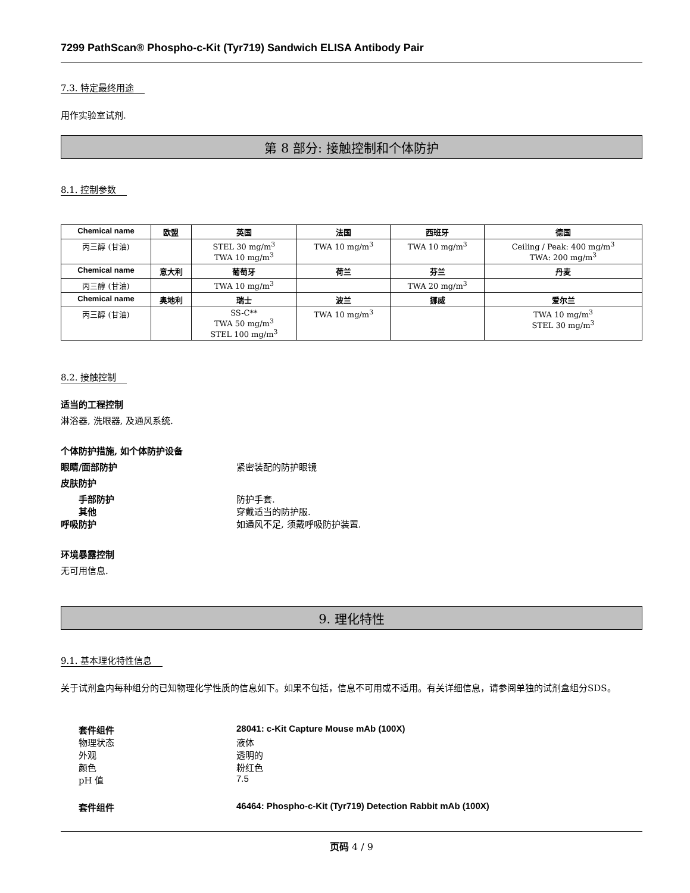7299 PathScan® Phospho-c-Kit (Tyr719) Sandwich ELISA Antibody Pair
7.3. 特定最终用途
用作实验室试剂.
第 8 部分: 接触控制和个体防护
8.1. 控制参数
| Chemical name | 欧盟 | 英国 | 法国 | 西班牙 | 德国 |
| --- | --- | --- | --- | --- | --- |
| 丙三醇 (甘油) | | STEL 30 mg/m<sup>3</sup> TWA 10 mg/m<sup>3</sup> | TWA 10 mg/m<sup>3</sup> | TWA 10 mg/m<sup>3</sup> | Ceiling / Peak: 400 mg/m<sup>3</sup> TWA: 200 mg/m<sup>3</sup> |
| Chemical name | 意大利 | 葡萄牙 | 荷兰 | 芬兰 | 丹麦 |
| 丙三醇 (甘油) | | TWA 10 mg/m<sup>3</sup> | | TWA 20 mg/m<sup>3</sup> | |
| Chemical name | 奥地利 | 瑞士 | 波兰 | 挪威 | 爱尔兰 |
| 丙三醇 (甘油) | | SS-C** TWA 50 mg/m<sup>3</sup> STEL 100 mg/m<sup>3</sup> | TWA 10 mg/m<sup>3</sup> | | TWA 10 mg/m<sup>3</sup> STEL 30 mg/m<sup>3</sup> |
8.2. 接触控制
适当的工程控制
淋浴器, 洗眼器, 及通风系统.
个体防护措施, 如个体防护设备
眼睛/面部防护 紧密装配的防护眼镜
皮肤防护
手部防护 防护手套.
其他 穿戴适当的防护服.
呼吸防护 如通风不足, 须戴呼吸防护装置.
环境暴露控制
无可用信息.
9. 理化特性
9.1. 基本理化特性信息
关于试剂盒内每种组分的已知物理化学性质的信息如下。如果不包括，信息不可用或不适用。有关详细信息，请参阅单独的试剂盒组分SDS。
套件组件 28041: c-Kit Capture Mouse mAb (100X)
物理状态 液体
外观 透明的
颜色 粉红色
pH 值 7.5
套件组件 46464: Phospho-c-Kit (Tyr719) Detection Rabbit mAb (100X)
页码 4 / 9